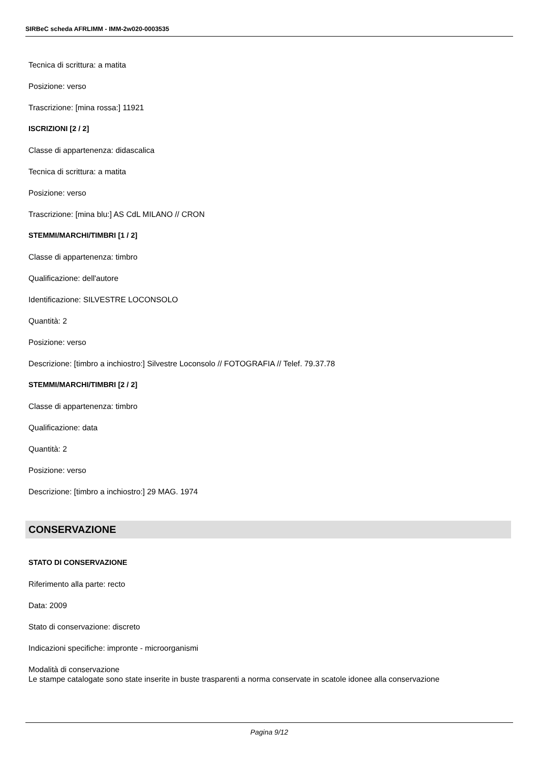SIRBeC scheda AFRLIMM - IMM-2w020-0003535
Tecnica di scrittura: a matita
Posizione: verso
Trascrizione: [mina rossa:] 11921
ISCRIZIONI [2 / 2]
Classe di appartenenza: didascalica
Tecnica di scrittura: a matita
Posizione: verso
Trascrizione: [mina blu:] AS CdL MILANO // CRON
STEMMI/MARCHI/TIMBRI [1 / 2]
Classe di appartenenza: timbro
Qualificazione: dell'autore
Identificazione: SILVESTRE LOCONSOLO
Quantità: 2
Posizione: verso
Descrizione: [timbro a inchiostro:] Silvestre Loconsolo // FOTOGRAFIA // Telef. 79.37.78
STEMMI/MARCHI/TIMBRI [2 / 2]
Classe di appartenenza: timbro
Qualificazione: data
Quantità: 2
Posizione: verso
Descrizione: [timbro a inchiostro:] 29 MAG. 1974
CONSERVAZIONE
STATO DI CONSERVAZIONE
Riferimento alla parte: recto
Data: 2009
Stato di conservazione: discreto
Indicazioni specifiche: impronte - microorganismi
Modalità di conservazione
Le stampe catalogate sono state inserite in buste trasparenti a norma conservate in scatole idonee alla conservazione
Pagina 9/12